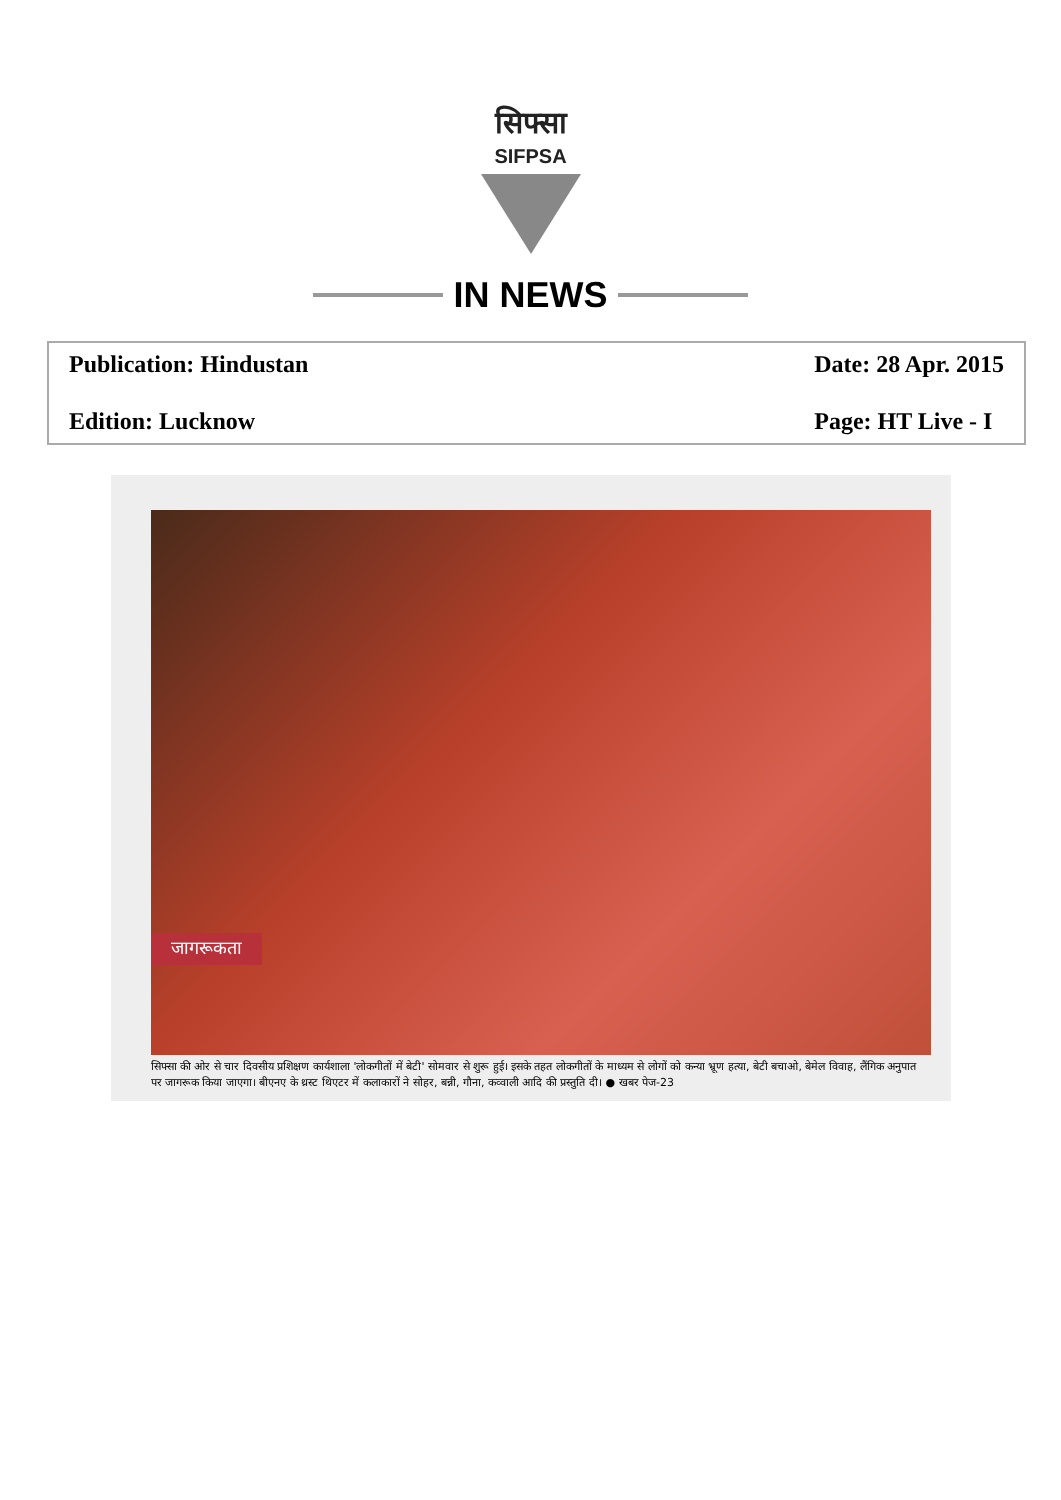सिफ्सा
SIFPSA
IN NEWS
Publication: Hindustan
Date: 28 Apr. 2015
Edition: Lucknow
Page: HT Live - I
जागरूकता
सिफ्सा की ओर से चार दिवसीय प्रशिक्षण कार्यशाला 'लोकगीतों में बेटी' सोमवार से शुरू हुई। इसके तहत लोकगीतों के माध्यम से लोगों को कन्या भ्रूण हत्या, बेटी बचाओ, बेमेल विवाह, लैंगिक अनुपात पर जागरूक किया जाएगा। बीएनए के थ्रस्ट थिएटर में कलाकारों ने सोहर, बन्नी, गौना, कव्वाली आदि की प्रस्तुति दी। ● खबर पेज-23